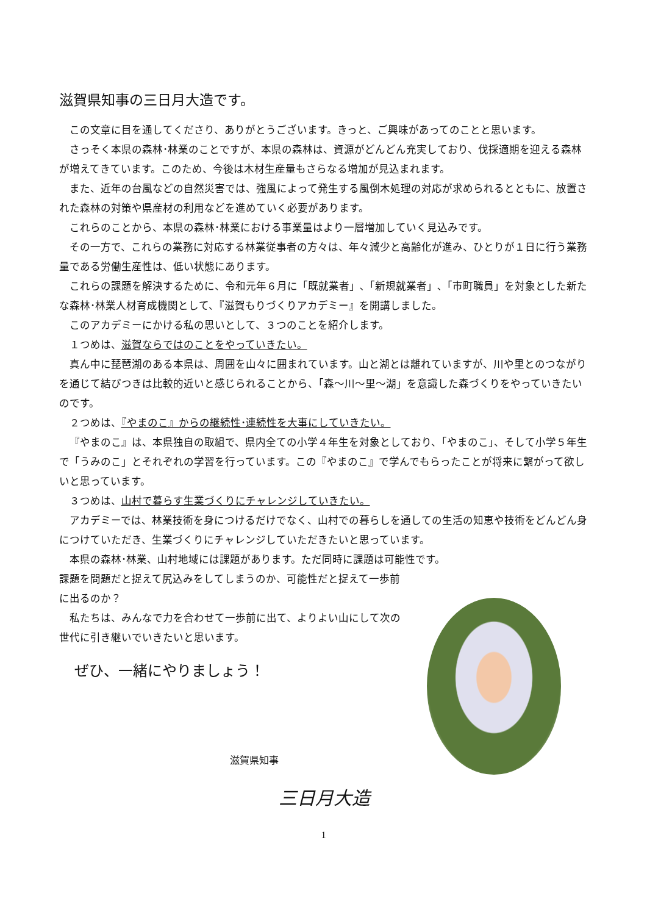滋賀県知事の三日月大造です。
この文章に目を通してくださり、ありがとうございます。きっと、ご興味があってのことと思います。
さっそく本県の森林･林業のことですが、本県の森林は、資源がどんどん充実しており、伐採適期を迎える森林が増えてきています。このため、今後は木材生産量もさらなる増加が見込まれます。
また、近年の台風などの自然災害では、強風によって発生する風倒木処理の対応が求められるとともに、放置された森林の対策や県産材の利用などを進めていく必要があります。
これらのことから、本県の森林･林業における事業量はより一層増加していく見込みです。
その一方で、これらの業務に対応する林業従事者の方々は、年々減少と高齢化が進み、ひとりが１日に行う業務量である労働生産性は、低い状態にあります。
これらの課題を解決するために、令和元年６月に「既就業者」､「新規就業者」､「市町職員」を対象とした新たな森林･林業人材育成機関として、『滋賀もりづくりアカデミー』を開講しました。
このアカデミーにかける私の思いとして、３つのことを紹介します。
１つめは、滋賀ならではのことをやっていきたい。
真ん中に琵琶湖のある本県は、周囲を山々に囲まれています。山と湖とは離れていますが、川や里とのつながりを通じて結びつきは比較的近いと感じられることから、「森～川～里～湖」を意識した森づくりをやっていきたいのです。
２つめは、『やまのこ』からの継続性･連続性を大事にしていきたい。
『やまのこ』は、本県独自の取組で、県内全ての小学４年生を対象としており、「やまのこ」、そして小学５年生で「うみのこ」とそれぞれの学習を行っています。この『やまのこ』で学んでもらったことが将来に繋がって欲しいと思っています。
３つめは、山村で暮らす生業づくりにチャレンジしていきたい。
アカデミーでは、林業技術を身につけるだけでなく、山村での暮らしを通しての生活の知恵や技術をどんどん身につけていただき、生業づくりにチャレンジしていただきたいと思っています。
本県の森林･林業、山村地域には課題があります。ただ同時に課題は可能性です。
課題を問題だと捉えて尻込みをしてしまうのか、可能性だと捉えて一歩前に出るのか？
私たちは、みんなで力を合わせて一歩前に出て、よりよい山にして次の世代に引き継いでいきたいと思います。
ぜひ、一緒にやりましょう！
滋賀県知事
三日月大造
1